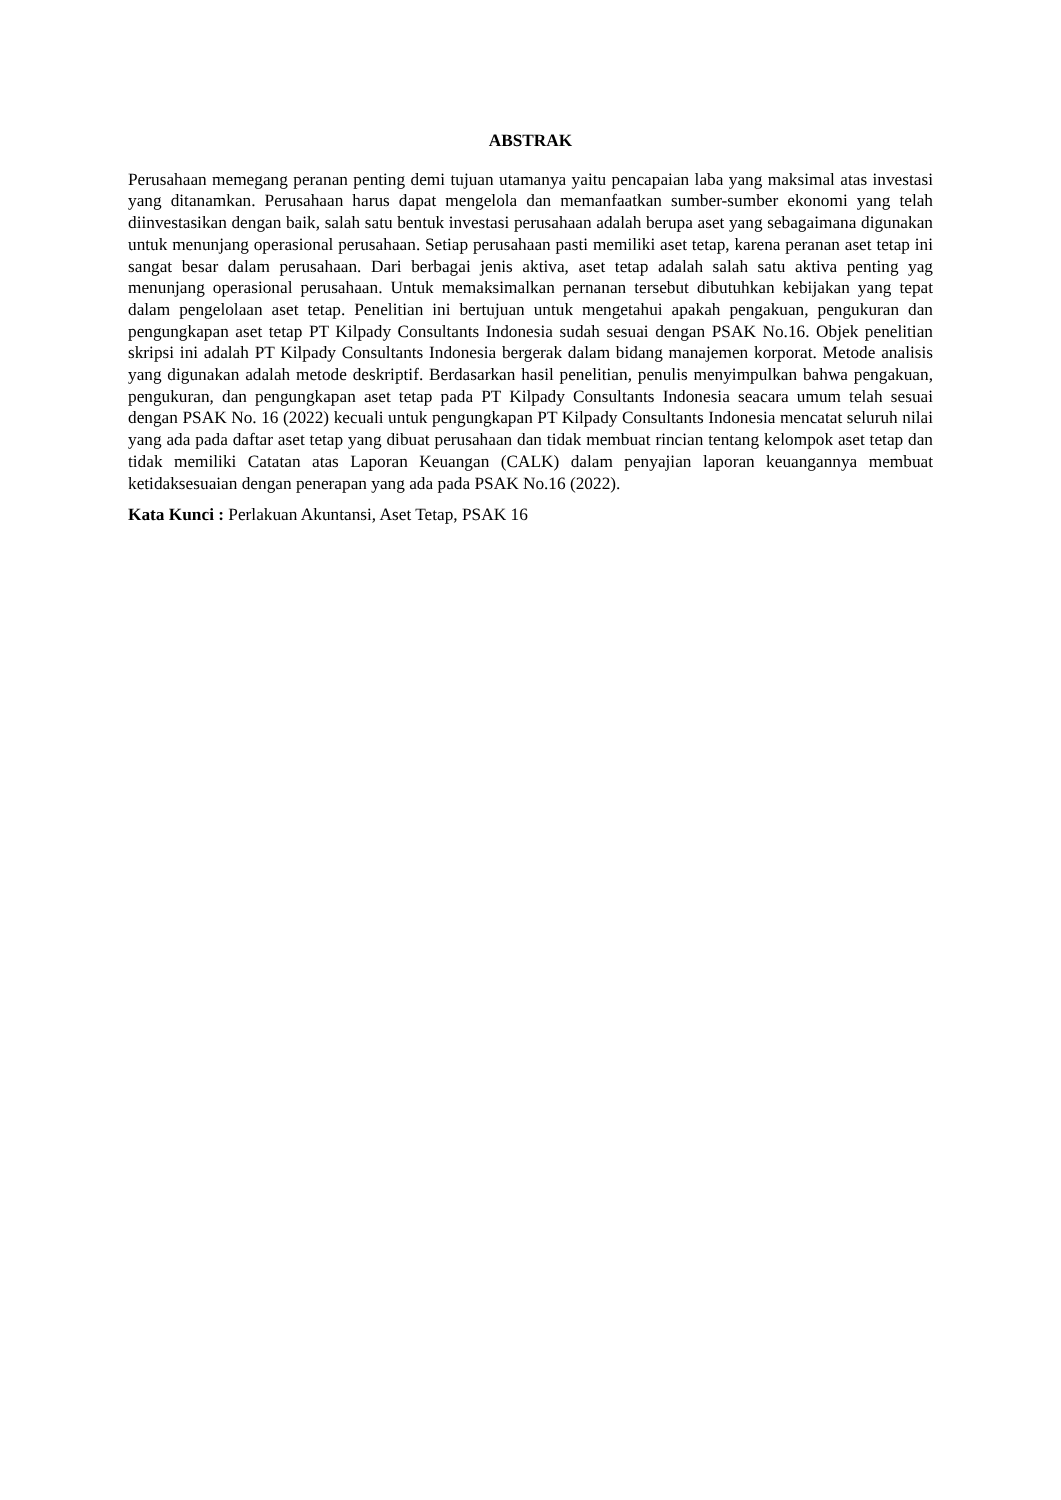ABSTRAK
Perusahaan memegang peranan penting demi tujuan utamanya yaitu pencapaian laba yang maksimal atas investasi yang ditanamkan. Perusahaan harus dapat mengelola dan memanfaatkan sumber-sumber ekonomi yang telah diinvestasikan dengan baik, salah satu bentuk investasi perusahaan adalah berupa aset yang sebagaimana digunakan untuk menunjang operasional perusahaan. Setiap perusahaan pasti memiliki aset tetap, karena peranan aset tetap ini sangat besar dalam perusahaan. Dari berbagai jenis aktiva, aset tetap adalah salah satu aktiva penting yag menunjang operasional perusahaan. Untuk memaksimalkan pernanan tersebut dibutuhkan kebijakan yang tepat dalam pengelolaan aset tetap. Penelitian ini bertujuan untuk mengetahui apakah pengakuan, pengukuran dan pengungkapan aset tetap PT Kilpady Consultants Indonesia sudah sesuai dengan PSAK No.16. Objek penelitian skripsi ini adalah PT Kilpady Consultants Indonesia bergerak dalam bidang manajemen korporat. Metode analisis yang digunakan adalah metode deskriptif. Berdasarkan hasil penelitian, penulis menyimpulkan bahwa pengakuan, pengukuran, dan pengungkapan aset tetap pada PT Kilpady Consultants Indonesia seacara umum telah sesuai dengan PSAK No. 16 (2022) kecuali untuk pengungkapan PT Kilpady Consultants Indonesia mencatat seluruh nilai yang ada pada daftar aset tetap yang dibuat perusahaan dan tidak membuat rincian tentang kelompok aset tetap dan tidak memiliki Catatan atas Laporan Keuangan (CALK) dalam penyajian laporan keuangannya membuat ketidaksesuaian dengan penerapan yang ada pada PSAK No.16 (2022).
Kata Kunci : Perlakuan Akuntansi, Aset Tetap, PSAK 16